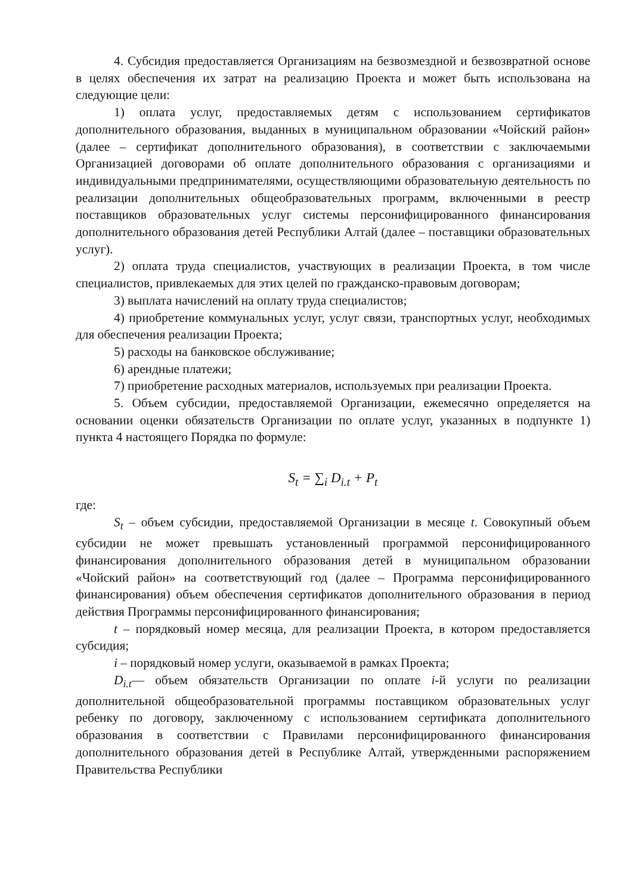4. Субсидия предоставляется Организациям на безвозмездной и безвозвратной основе в целях обеспечения их затрат на реализацию Проекта и может быть использована на следующие цели:
1) оплата услуг, предоставляемых детям с использованием сертификатов дополнительного образования, выданных в муниципальном образовании «Чойский район» (далее – сертификат дополнительного образования), в соответствии с заключаемыми Организацией договорами об оплате дополнительного образования с организациями и индивидуальными предпринимателями, осуществляющими образовательную деятельность по реализации дополнительных общеобразовательных программ, включенными в реестр поставщиков образовательных услуг системы персонифицированного финансирования дополнительного образования детей Республики Алтай (далее – поставщики образовательных услуг).
2) оплата труда специалистов, участвующих в реализации Проекта, в том числе специалистов, привлекаемых для этих целей по гражданско-правовым договорам;
3) выплата начислений на оплату труда специалистов;
4) приобретение коммунальных услуг, услуг связи, транспортных услуг, необходимых для обеспечения реализации Проекта;
5) расходы на банковское обслуживание;
6) арендные платежи;
7) приобретение расходных материалов, используемых при реализации Проекта.
5. Объем субсидии, предоставляемой Организации, ежемесячно определяется на основании оценки обязательств Организации по оплате услуг, указанных в подпункте 1) пункта 4 настоящего Порядка по формуле:
S<sub>t</sub> = ∑<sub>i</sub> D<sub>i.t</sub> + P<sub>t</sub>
где:
S<sub>t</sub> – объем субсидии, предоставляемой Организации в месяце t. Совокупный объем субсидии не может превышать установленный программой персонифицированного финансирования дополнительного образования детей в муниципальном образовании «Чойский район» на соответствующий год (далее – Программа персонифицированного финансирования) объем обеспечения сертификатов дополнительного образования в период действия Программы персонифицированного финансирования;
t – порядковый номер месяца, для реализации Проекта, в котором предоставляется субсидия;
i – порядковый номер услуги, оказываемой в рамках Проекта;
D<sub>i.t</sub>— объем обязательств Организации по оплате i-й услуги по реализации дополнительной общеобразовательной программы поставщиком образовательных услуг ребенку по договору, заключенному с использованием сертификата дополнительного образования в соответствии с Правилами персонифицированного финансирования дополнительного образования детей в Республике Алтай, утвержденными распоряжением Правительства Республики